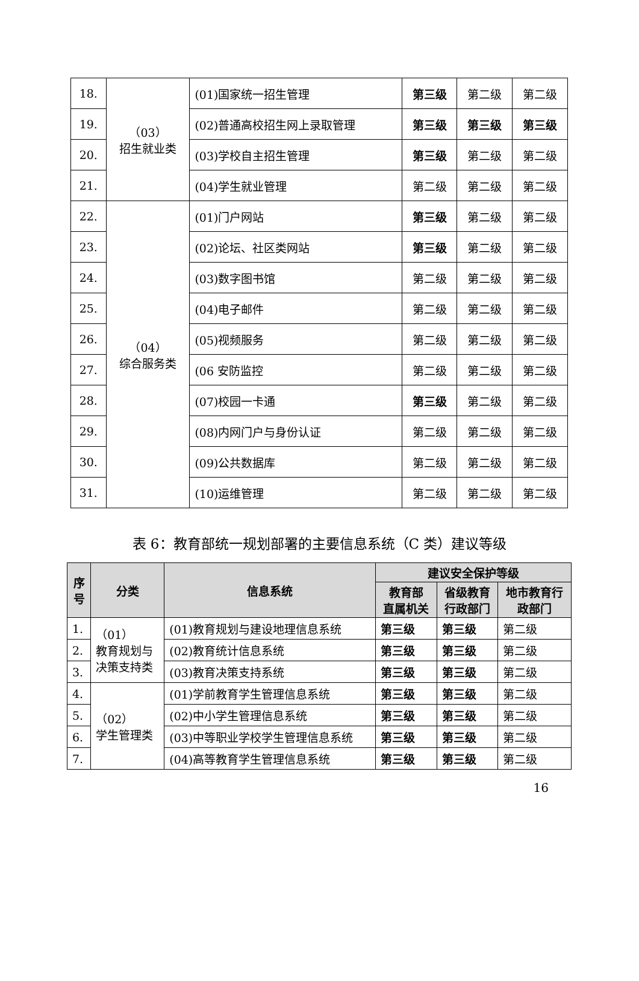| 18. | （03） 招生就业类 | (01)国家统一招生管理 | 第三级 | 第二级 | 第二级 |
| 19. | | (02)普通高校招生网上录取管理 | 第三级 | 第三级 | 第三级 |
| 20. | | (03)学校自主招生管理 | 第三级 | 第二级 | 第二级 |
| 21. | | (04)学生就业管理 | 第二级 | 第二级 | 第二级 |
| 22. | （04） 综合服务类 | (01)门户网站 | 第三级 | 第二级 | 第二级 |
| 23. | | (02)论坛、社区类网站 | 第三级 | 第二级 | 第二级 |
| 24. | | (03)数字图书馆 | 第二级 | 第二级 | 第二级 |
| 25. | | (04)电子邮件 | 第二级 | 第二级 | 第二级 |
| 26. | | (05)视频服务 | 第二级 | 第二级 | 第二级 |
| 27. | | (06 安防监控 | 第二级 | 第二级 | 第二级 |
| 28. | | (07)校园一卡通 | 第三级 | 第二级 | 第二级 |
| 29. | | (08)内网门户与身份认证 | 第二级 | 第二级 | 第二级 |
| 30. | | (09)公共数据库 | 第二级 | 第二级 | 第二级 |
| 31. | | (10)运维管理 | 第二级 | 第二级 | 第二级 |
表 6：教育部统一规划部署的主要信息系统（C 类）建议等级
| 序 号 | 分类 | 信息系统 | 建议安全保护等级 | | |
| --- | --- | --- | --- | --- | --- |
| | | | 教育部 直属机关 | 省级教育 行政部门 | 地市教育行 政部门 |
| 1. | （01） 教育规划与 决策支持类 | (01)教育规划与建设地理信息系统 | 第三级 | 第三级 | 第二级 |
| 2. | | (02)教育统计信息系统 | 第三级 | 第三级 | 第二级 |
| 3. | | (03)教育决策支持系统 | 第三级 | 第三级 | 第二级 |
| 4. | （02） 学生管理类 | (01)学前教育学生管理信息系统 | 第三级 | 第三级 | 第二级 |
| 5. | | (02)中小学生管理信息系统 | 第三级 | 第三级 | 第二级 |
| 6. | | (03)中等职业学校学生管理信息系统 | 第三级 | 第三级 | 第二级 |
| 7. | | (04)高等教育学生管理信息系统 | 第三级 | 第三级 | 第二级 |
16